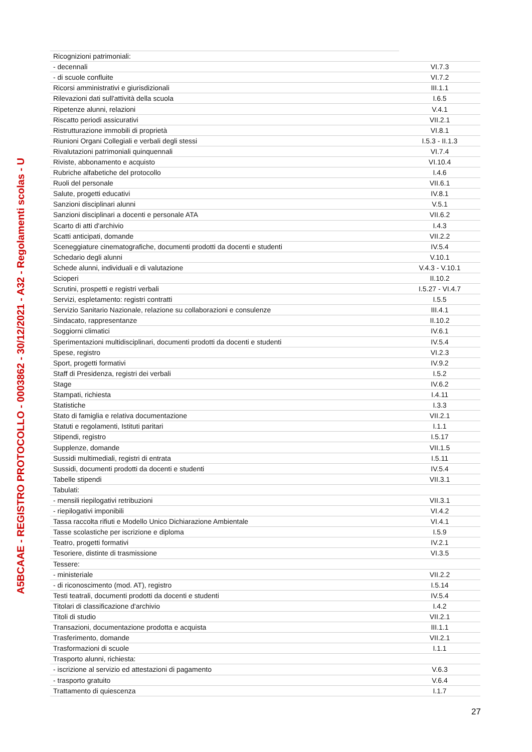A5BCAAE - REGISTRO PROTOCOLLO - 0003862 - 30/12/2021 - A32 - Regolamenti scolas - U
| Ricognizioni patrimoniali: | |
| - decennali | VI.7.3 |
| - di scuole confluite | VI.7.2 |
| Ricorsi amministrativi e giurisdizionali | III.1.1 |
| Rilevazioni dati sull'attività della scuola | I.6.5 |
| Ripetenze alunni, relazioni | V.4.1 |
| Riscatto periodi assicurativi | VII.2.1 |
| Ristrutturazione immobili di proprietà | VI.8.1 |
| Riunioni Organi Collegiali e verbali degli stessi | I.5.3 - II.1.3 |
| Rivalutazioni patrimoniali quinquennali | VI.7.4 |
| Riviste, abbonamento e acquisto | VI.10.4 |
| Rubriche alfabetiche del protocollo | I.4.6 |
| Ruoli del personale | VII.6.1 |
| Salute, progetti educativi | IV.8.1 |
| Sanzioni disciplinari alunni | V.5.1 |
| Sanzioni disciplinari a docenti e personale ATA | VII.6.2 |
| Scarto di atti d'archivio | I.4.3 |
| Scatti anticipati, domande | VII.2.2 |
| Sceneggiature cinematografiche, documenti prodotti da docenti e studenti | IV.5.4 |
| Schedario degli alunni | V.10.1 |
| Schede alunni, individuali e di valutazione | V.4.3 - V.10.1 |
| Scioperi | II.10.2 |
| Scrutini, prospetti e registri verbali | I.5.27 - VI.4.7 |
| Servizi, espletamento: registri contratti | I.5.5 |
| Servizio Sanitario Nazionale, relazione su collaborazioni e consulenze | III.4.1 |
| Sindacato, rappresentanze | II.10.2 |
| Soggiorni climatici | IV.6.1 |
| Sperimentazioni multidisciplinari, documenti prodotti da docenti e studenti | IV.5.4 |
| Spese, registro | VI.2.3 |
| Sport, progetti formativi | IV.9.2 |
| Staff di Presidenza, registri dei verbali | I.5.2 |
| Stage | IV.6.2 |
| Stampati, richiesta | I.4.11 |
| Statistiche | I.3.3 |
| Stato di famiglia e relativa documentazione | VII.2.1 |
| Statuti e regolamenti, Istituti paritari | I.1.1 |
| Stipendi, registro | I.5.17 |
| Supplenze, domande | VII.1.5 |
| Sussidi multimediali, registri di entrata | I.5.11 |
| Sussidi, documenti prodotti da docenti e studenti | IV.5.4 |
| Tabelle stipendi | VII.3.1 |
| Tabulati: | |
| - mensili riepilogativi retribuzioni | VII.3.1 |
| - riepilogativi imponibili | VI.4.2 |
| Tassa raccolta rifiuti e Modello Unico Dichiarazione Ambientale | VI.4.1 |
| Tasse scolastiche per iscrizione e diploma | I.5.9 |
| Teatro, progetti formativi | IV.2.1 |
| Tesoriere, distinte di trasmissione | VI.3.5 |
| Tessere: | |
| - ministeriale | VII.2.2 |
| - di riconoscimento (mod. AT), registro | I.5.14 |
| Testi teatrali, documenti prodotti da docenti e studenti | IV.5.4 |
| Titolari di classificazione d'archivio | I.4.2 |
| Titoli di studio | VII.2.1 |
| Transazioni, documentazione prodotta e acquista | III.1.1 |
| Trasferimento, domande | VII.2.1 |
| Trasformazioni di scuole | I.1.1 |
| Trasporto alunni, richiesta: | |
| - iscrizione al servizio ed attestazioni di pagamento | V.6.3 |
| - trasporto gratuito | V.6.4 |
| Trattamento di quiescenza | I.1.7 |
27